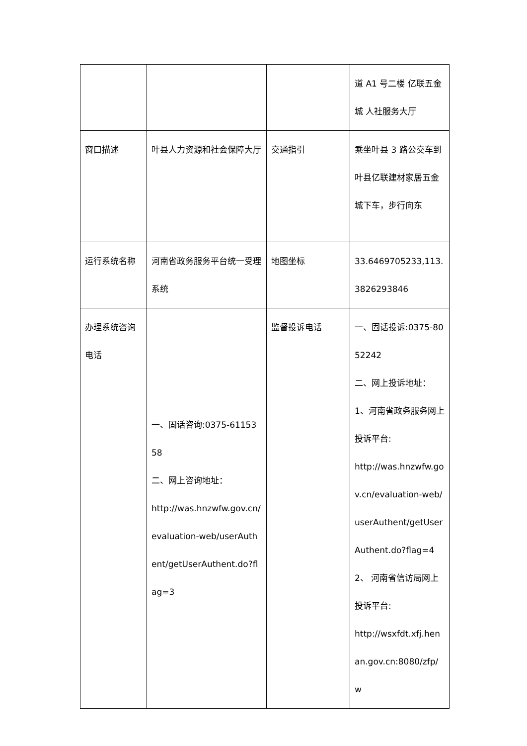| | | | 道 A1 号二楼 亿联五金城 人社服务大厅 |
| 窗口描述 | 叶县人力资源和社会保障大厅 | 交通指引 | 乘坐叶县 3 路公交车到叶县亿联建材家居五金城下车，步行向东 |
| 运行系统名称 | 河南省政务服务平台统一受理系统 | 地图坐标 | 33.6469705233,113.3826293846 |
| 办理系统咨询电话 | 一、固话咨询:0375-6115358 二、网上咨询地址： http://was.hnzwfw.gov.cn/evaluation-web/userAuthent/getUserAuthent.do?flag=3 | 监督投诉电话 | 一、固话投诉:0375-8052242 二、网上投诉地址： 1、河南省政务服务网上投诉平台: http://was.hnzwfw.gov.cn/evaluation-web/userAuthent/getUserAuthent.do?flag=4 2、 河南省信访局网上投诉平台: http://wsxfdt.xfj.henan.gov.cn:8080/zfp/w |